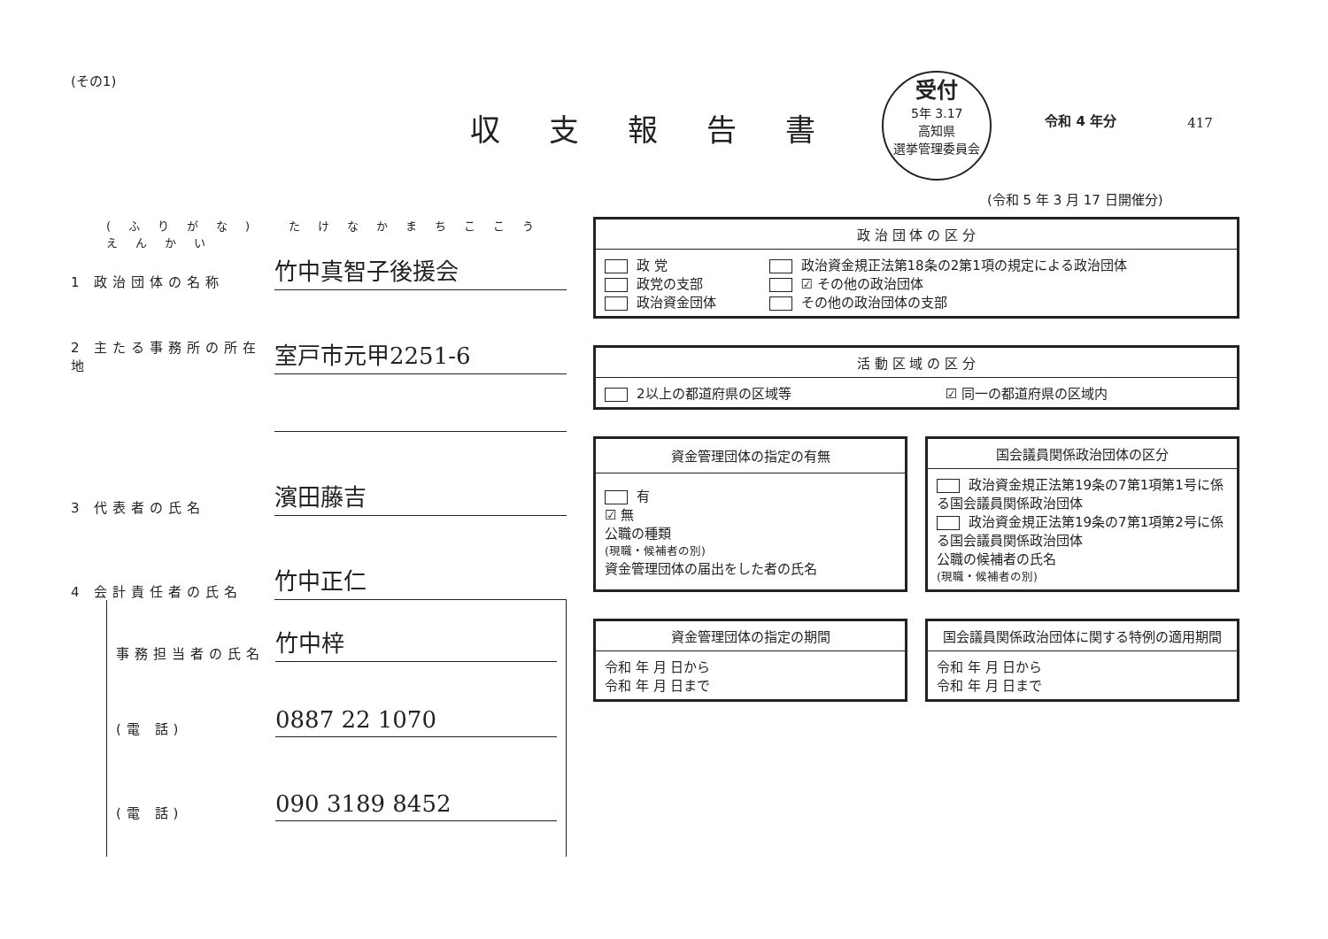(その1)
収支報告書
受付
5年 3.17
高知県
選挙管理委員会
令和 4 年分
417
(令和 5 年 3 月 17 日開催分)
(ふりがな) たけなかまちここうえんかい
1 政治団体の名称
竹中真智子後援会
2 主たる事務所の所在地
室戸市元甲2251-6
3 代表者の氏名
濱田藤吉
4 会計責任者の氏名
竹中正仁
事務担当者の氏名
竹中梓
(電 話)
0887 22 1070
(電 話)
090 3189 8452
| 政 治 団 体 の 区 分 | |
| --- | --- |
| 政 党 政党の支部 政治資金団体 | 政治資金規正法第18条の2第1項の規定による政治団体 ☑ その他の政治団体 その他の政治団体の支部 |
| 活 動 区 域 の 区 分 | |
| --- | --- |
| 2以上の都道府県の区域等 | ☑ 同一の都道府県の区域内 |
| 資金管理団体の指定の有無 |
| --- |
| 有 ☑ 無 公職の種類 (現職・候補者の別) 資金管理団体の届出をした者の氏名 |
| 国会議員関係政治団体の区分 |
| --- |
| 政治資金規正法第19条の7第1項第1号に係る国会議員関係政治団体 政治資金規正法第19条の7第1項第2号に係る国会議員関係政治団体 公職の候補者の氏名 (現職・候補者の別) |
| 資金管理団体の指定の期間 |
| --- |
| 令和 年 月 日から 令和 年 月 日まで |
| 国会議員関係政治団体に関する特例の適用期間 |
| --- |
| 令和 年 月 日から 令和 年 月 日まで |